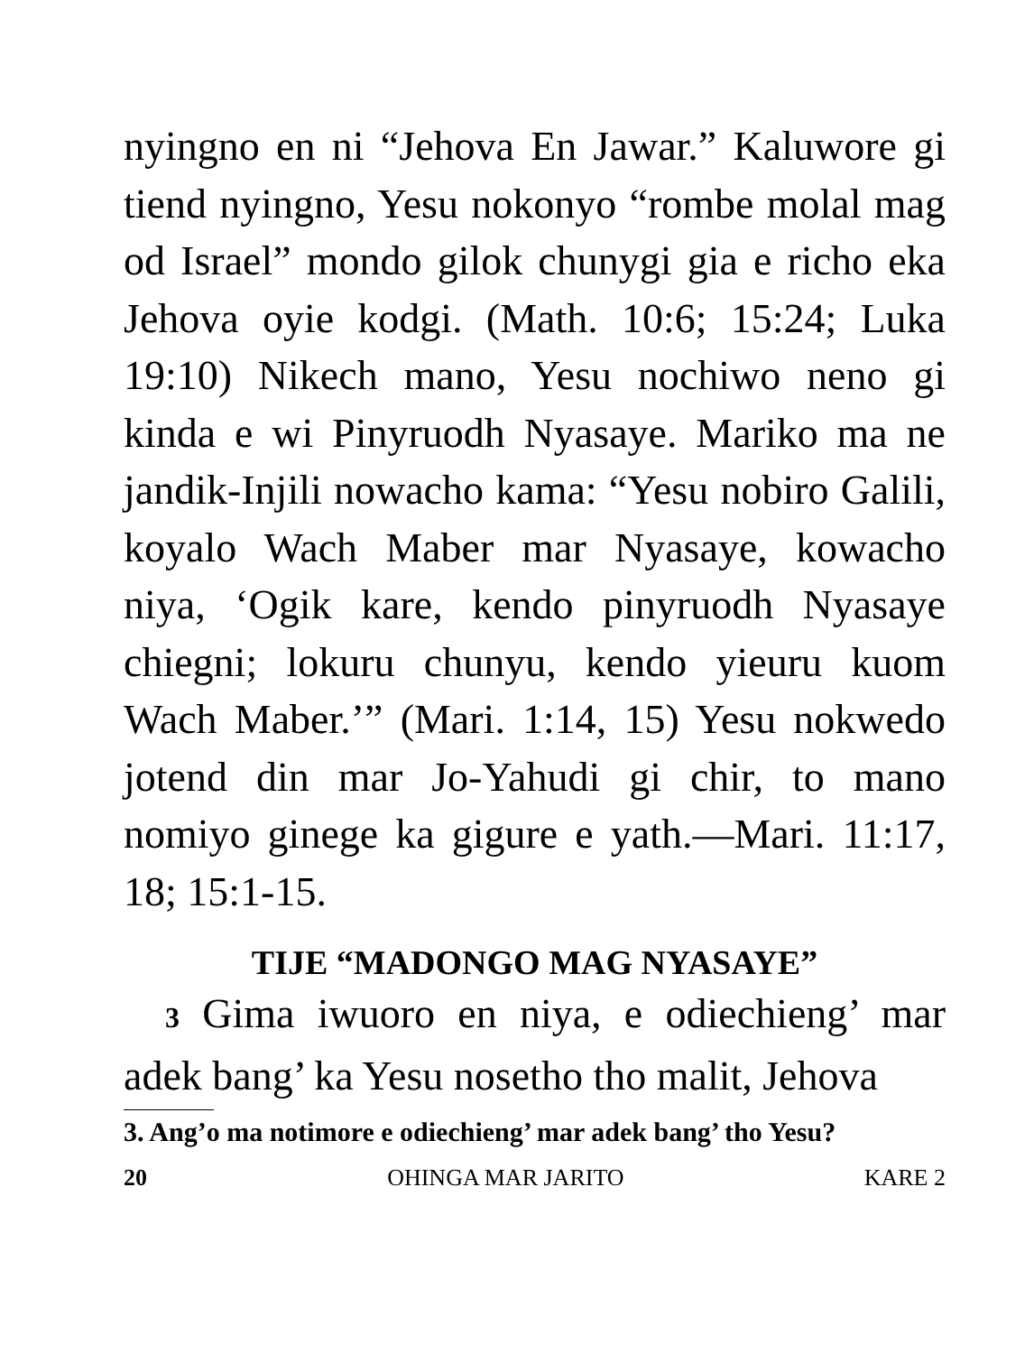nyingno en ni “Jehova En Jawar.” Kaluwore gi tiend nyingno, Yesu nokonyo “rombe molal mag od Israel” mondo gilok chunygi gia e richo eka Jehova oyie kodgi. (Math. 10:6; 15:24; Luka 19:10) Nikech mano, Yesu nochiwo neno gi kinda e wi Pinyruodh Nyasaye. Mariko ma ne jandik-Injili nowacho kama: “Yesu nobiro Galili, koyalo Wach Maber mar Nyasaye, kowacho niya, ‘Ogik kare, kendo pinyruodh Nyasaye chiegni; lokuru chunyu, kendo yieuru kuom Wach Maber.’” (Mari. 1:14, 15) Yesu nokwedo jotend din mar Jo-Yahudi gi chir, to mano nomiyo ginege ka gigure e yath.—Mari. 11:17, 18; 15:1-15.
TIJE “MADONGO MAG NYASAYE”
3 Gima iwuoro en niya, e odiechieng’ mar adek bang’ ka Yesu nosetho tho malit, Jehova
3. Ang’o ma notimore e odiechieng’ mar adek bang’ tho Yesu?
20 OHINGA MAR JARITO KARE 2